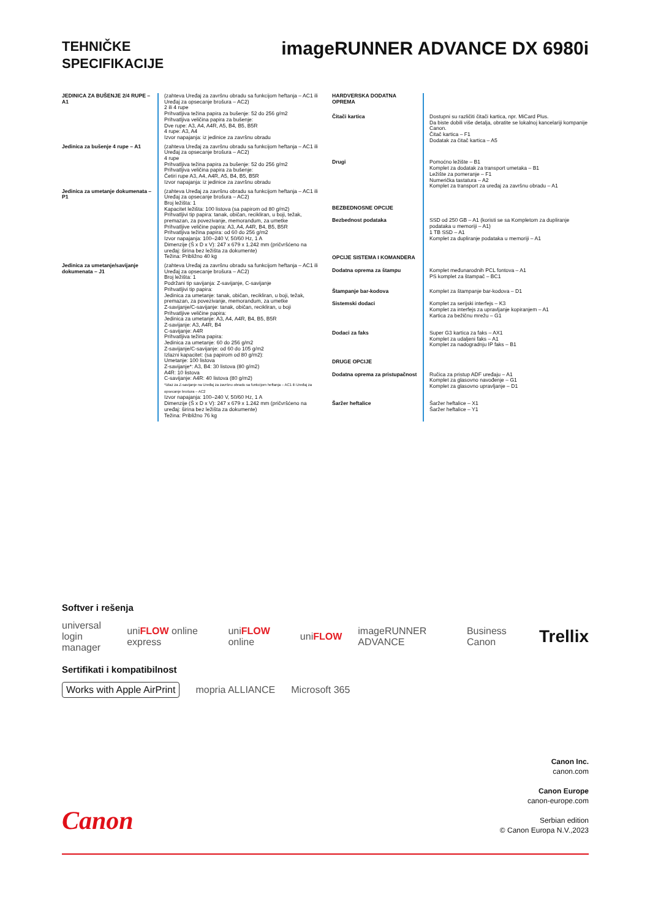TEHNIČKE
SPECIFIKACIJE
imageRUNNER ADVANCE DX 6980i
| JEDINICA ZA BUŠENJE 2/4 RUPE – A1 | (zahteva Uređaj za završnu obradu sa funkcijom heftanja – AC1 ili Uređaj za opsecanje brošura – AC2) 2 ili 4 rupe Prihvatljiva težina papira za bušenje: 52 do 256 g/m2 Prihvatljiva veličina papira za bušenje: Dve rupe: A3, A4, A4R, A5, B4, B5, B5R 4 rupe: A3, A4 Izvor napajanja: iz jedinice za završnu obradu |
| Jedinica za bušenje 4 rupe – A1 | (zahteva Uređaj za završnu obradu sa funkcijom heftanja – AC1 ili Uređaj za opsecanje brošura – AC2) 4 rupe Prihvatljiva težina papira za bušenje: 52 do 256 g/m2 Prihvatljiva veličina papira za bušenje: Četiri rupe A3, A4, A4R, A5, B4, B5, B5R Izvor napajanja: iz jedinice za završnu obradu |
| Jedinica za umetanje dokumenata – P1 | (zahteva Uređaj za završnu obradu sa funkcijom heftanja – AC1 ili Uređaj za opsecanje brošura – AC2) Broj ležišta: 1 Kapacitet ležišta: 100 listova (sa papirom od 80 g/m2) Prihvatljivi tip papira: tanak, običan, recikliran, u boji, težak, premazan, za povezivanje, memorandum, za umetke Prihvatljive veličine papira: A3, A4, A4R, B4, B5, B5R Prihvatljiva težina papira: od 60 do 256 g/m2 Izvor napajanja: 100–240 V, 50/60 Hz, 1 A Dimenzije (Š x D x V): 247 x 679 x 1.242 mm (pričvršćeno na uređaj: širina bez ležišta za dokumente) Težina: Približno 40 kg |
| Jedinica za umetanje/savijanje dokumenata – J1 | (zahteva Uređaj za završnu obradu sa funkcijom heftanja – AC1 ili Uređaj za opsecanje brošura – AC2) Broj ležišta: 1 Podržani tip savijanja: Z-savijanje, C-savijanje Prihvatljivi tip papira: Jedinica za umetanje: tanak, običan, recikliran, u boji, težak, premazan, za povezivanje, memorandum, za umetke Z-savijanje/C-savijanje: tanak, običan, recikliran, u boji Prihvatljive veličine papira: Jedinica za umetanje: A3, A4, A4R, B4, B5, B5R Z-savijanje: A3, A4R, B4 C-savijanje: A4R Prihvatljiva težina papira: Jedinica za umetanje: 60 do 256 g/m2 Z-savijanje/C-savijanje: od 60 do 105 g/m2 Izlazni kapacitet: (sa papirom od 80 g/m2): Umetanje: 100 listova Z-savijanje*: A3, B4: 30 listova (80 g/m2) A4R: 10 listova C-savijanje: A4R: 40 listova (80 g/m2) *Izlaz za Z-savijanje na Uređaj za završnu obradu sa funkcijom heftanja – AC1 ili Uređaj za opsecanje brošura – AC2 Izvor napajanja: 100–240 V, 50/60 Hz, 1 A Dimenzije (Š x D x V): 247 x 679 x 1.242 mm (pričvršćeno na uređaj: širina bez ležišta za dokumente) Težina: Približno 76 kg |
| HARDVERSKA DODATNA OPREMA | |
| Čitači kartica | Dostupni su različiti čitači kartica, npr. MiCard Plus. Da biste dobili više detalja, obratite se lokalnoj kancelariji kompanije Canon. Čitač kartica – F1 Dodatak za čitač kartica – A5 |
| Drugi | Pomoćno ležište – B1 Komplet za dodatak za transport umetaka – B1 Ležište za pomeranje – F1 Numerička tastatura – A2 Komplet za transport za uređaj za završnu obradu – A1 |
| BEZBEDNOSNE OPCIJE | |
| Bezbednost podataka | SSD od 250 GB – A1 (koristi se sa Kompletom za dupliranje podataka u memoriji – A1) 1 TB SSD – A1 Komplet za dupliranje podataka u memoriji – A1 |
| OPCIJE SISTEMA I KOMANDERA | |
| Dodatna oprema za štampu | Komplet međunarodnih PCL fontova – A1 PS komplet za štampač – BC1 |
| Štampanje bar-kodova | Komplet za štampanje bar-kodova – D1 |
| Sistemski dodaci | Komplet za serijski interfejs – K3 Komplet za interfejs za upravljanje kopiranjem – A1 Kartica za bežičnu mrežu – G1 |
| Dodaci za faks | Super G3 kartica za faks – AX1 Komplet za udaljeni faks – A1 Komplet za nadogradnju IP faks – B1 |
| DRUGE OPCIJE | |
| Dodatna oprema za pristupačnost | Ručica za pristup ADF uređaju – A1 Komplet za glasovno navođenje – G1 Komplet za glasovno upravljanje – D1 |
| Šaržer heftalice | Šaržer heftalice – X1 Šaržer heftalice – Y1 |
Softver i rešenja
universal
login manager uniFLOW online express uniFLOW online uniFLOW imageRUNNER ADVANCE Business Canon Trellix
Sertifikati i kompatibilnost
Works with Apple AirPrint mopria ALLIANCE Microsoft 365
Canon Inc.
canon.com
Canon Europe
canon-europe.com
Serbian edition
© Canon Europa N.V.,2023
Canon